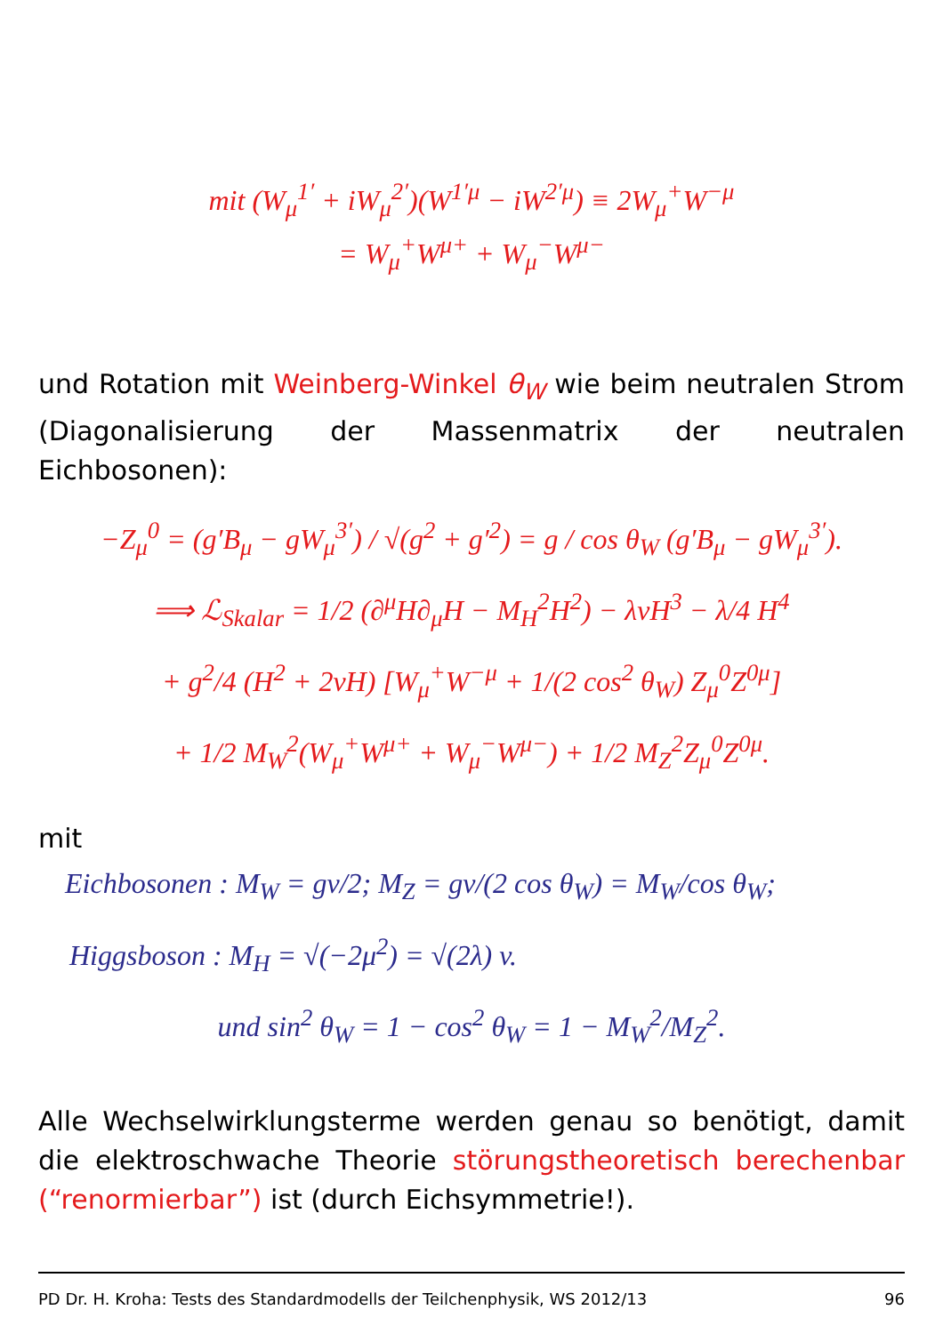mit (W<sub>μ</sub><sup>1′</sup> + iW<sub>μ</sub><sup>2′</sup>)(W<sup>1′μ</sup> − iW<sup>2′μ</sup>) ≡ 2W<sub>μ</sub><sup>+</sup>W<sup>−μ</sup>
= W<sub>μ</sub><sup>+</sup>W<sup>μ+</sup> + W<sub>μ</sub><sup>−</sup>W<sup>μ−</sup>
und Rotation mit Weinberg-Winkel θ<sub>W</sub> wie beim neutralen Strom (Diagonalisierung der Massenmatrix der neutralen Eichbosonen):
−Z<sub>μ</sub><sup>0</sup> = (g′B<sub>μ</sub> − gW<sub>μ</sub><sup>3′</sup>) / √(g<sup>2</sup> + g′<sup>2</sup>) = g / cos θ<sub>W</sub> (g′B<sub>μ</sub> − gW<sub>μ</sub><sup>3′</sup>).
⟹ ℒ<sub>Skalar</sub> = 1/2 (∂<sup>μ</sup>H∂<sub>μ</sub>H − M<sub>H</sub><sup>2</sup>H<sup>2</sup>) − λvH<sup>3</sup> − λ/4 H<sup>4</sup>
+ g<sup>2</sup>/4 (H<sup>2</sup> + 2vH) [W<sub>μ</sub><sup>+</sup>W<sup>−μ</sup> + 1/(2 cos<sup>2</sup> θ<sub>W</sub>) Z<sub>μ</sub><sup>0</sup>Z<sup>0μ</sup>]
+ 1/2 M<sub>W</sub><sup>2</sup>(W<sub>μ</sub><sup>+</sup>W<sup>μ+</sup> + W<sub>μ</sub><sup>−</sup>W<sup>μ−</sup>) + 1/2 M<sub>Z</sub><sup>2</sup>Z<sub>μ</sub><sup>0</sup>Z<sup>0μ</sup>.
mit
Eichbosonen : M<sub>W</sub> = gv/2; M<sub>Z</sub> = gv/(2 cos θ<sub>W</sub>) = M<sub>W</sub>/cos θ<sub>W</sub>;
Higgsboson : M<sub>H</sub> = √(−2μ<sup>2</sup>) = √(2λ) v.
und sin<sup>2</sup> θ<sub>W</sub> = 1 − cos<sup>2</sup> θ<sub>W</sub> = 1 − M<sub>W</sub><sup>2</sup>/M<sub>Z</sub><sup>2</sup>.
Alle Wechselwirklungsterme werden genau so benötigt, damit die elektroschwache Theorie störungstheoretisch berechenbar (“renormierbar”) ist (durch Eichsymmetrie!).
PD Dr. H. Kroha: Tests des Standardmodells der Teilchenphysik, WS 2012/13 96